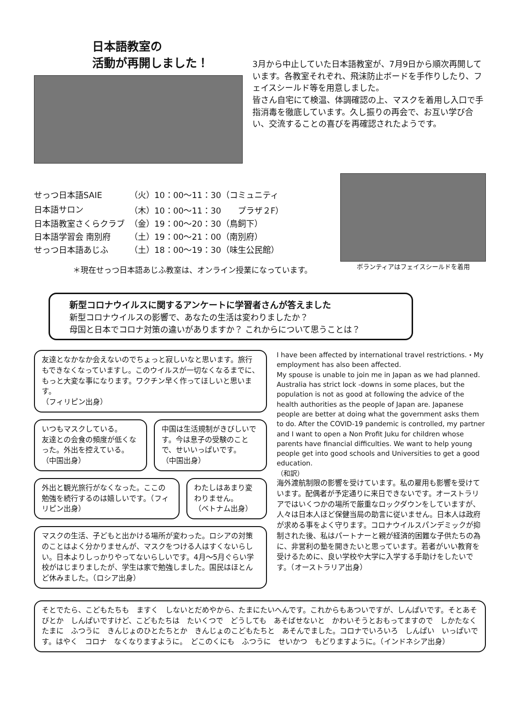日本語教室の
活動が再開しました！
3月から中止していた日本語教室が、7月9日から順次再開しています。各教室それぞれ、飛沫防止ボードを手作りしたり、フェイスシールド等を用意しました。
皆さん自宅にて検温、体調確認の上、マスクを着用し入口で手指消毒を徹底しています。久し振りの再会で、お互い学び合い、交流することの喜びを再確認されたようです。
| せっつ日本語SAIE | （火）10：00～11：30（コミュニティ |
| 日本語サロン | （木）10：00～11：30 プラザ２F） |
| 日本語教室さくらクラブ | （金）19：00～20：30（鳥飼下） |
| 日本語学習会 南別府 | （土）19：00～21：00（南別府） |
| せっつ日本語あじふ | （土）18：00～19：30（味生公民館） |
＊現在せっつ日本語あじふ教室は、オンライン授業になっています。
ボランティアはフェイスシールドを着用
新型コロナウイルスに関するアンケートに学習者さんが答えました
新型コロナウイルスの影響で、あなたの生活は変わりましたか？
母国と日本でコロナ対策の違いがありますか？ これからについて思うことは？
友達となかなか会えないのでちょっと寂しいなと思います。旅行もできなくなっていますし。このウイルスが一切なくなるまでに、もっと大変な事になります。ワクチン早く作ってほしいと思います。
（フィリピン出身）
いつもマスクしている。
友達との会食の頻度が低くなった。外出を控えている。
（中国出身）
中国は生活規制がきびしいです。今は息子の受験のことで、せいいっぱいです。
（中国出身）
外出と観光旅行がなくなった。ここの勉強を続行するのは嬉しいです。（フィリピン出身）
わたしはあまり変わりません。
（ベトナム出身）
マスクの生活、子どもと出かける場所が変わった。ロシアの対策のことはよく分かりませんが、マスクをつける人はすくないらしい。日本よりしっかりやってないらしいです。4月～5月ぐらい学校がはじまりましたが、学生は家で勉強しました。国民はほとんど休みました。（ロシア出身）
I have been affected by international travel restrictions.・My employment has also been affected.
My spouse is unable to join me in Japan as we had planned. Australia has strict lock -downs in some places, but the population is not as good at following the advice of the health authorities as the people of Japan are. Japanese people are better at doing what the government asks them to do. After the COVID-19 pandemic is controlled, my partner and I want to open a Non Profit Juku for children whose parents have financial difficulties. We want to help young people get into good schools and Universities to get a good education.
（和訳）
海外渡航制限の影響を受けています。私の雇用も影響を受けています。配偶者が予定通りに来日できないです。オーストラリアではいくつかの場所で厳重なロックダウンをしていますが、人々は日本人ほど保健当局の助言に従いません。日本人は政府が求める事をよく守ります。コロナウイルスパンデミックが抑制された後、私はパートナーと親が経済的困難な子供たちの為に、非営利の塾を開きたいと思っています。若者がいい教育を受けるために、良い学校や大学に入学する手助けをしたいです。（オーストラリア出身）
そとでたら、こどもたちも　ますく　しないとだめやから、たまにたいへんです。これからもあついですが、しんぱいです。そとあそびとか　しんぱいですけど、こどもたちは　たいくつで　どうしても　あそばせないと　かわいそうとおもってますので　しかたなく　たまに　ふつうに　きんじょのひとたちとか　きんじょのこどもたちと　あそんでました。コロナでいろいろ　しんぱい　いっぱいです。はやく　コロナ　なくなりますように。　どこのくにも　ふつうに　せいかつ　もどりますように。（インドネシア出身）